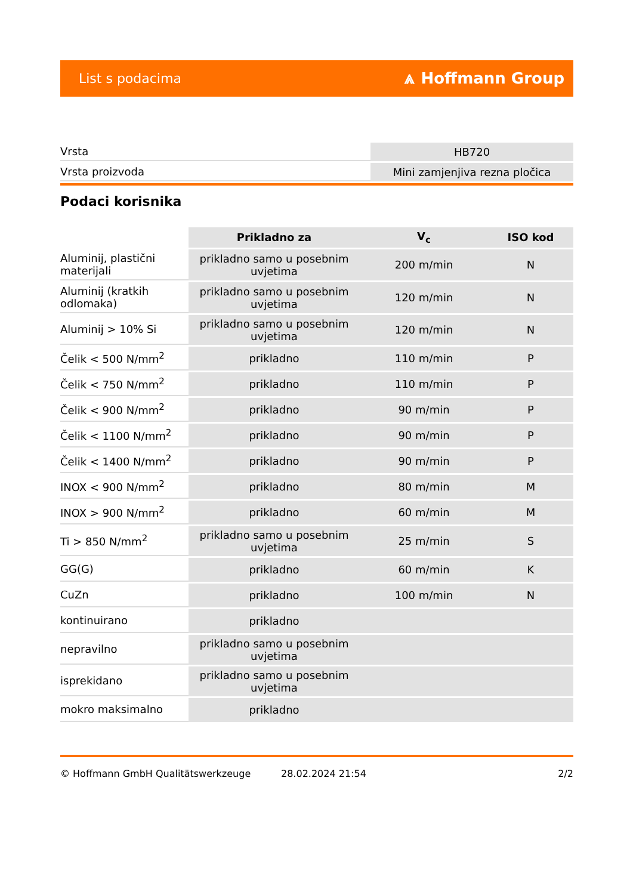List s podacima ⩓ Hoffmann Group
| Vrsta | HB720 |
| Vrsta proizvoda | Mini zamjenjiva rezna pločica |
Podaci korisnika
| | Prikladno za | V<sub>c</sub> | ISO kod |
| --- | --- | --- | --- |
| Aluminij, plastični materijali | prikladno samo u posebnim uvjetima | 200 m/min | N |
| Aluminij (kratkih odlomaka) | prikladno samo u posebnim uvjetima | 120 m/min | N |
| Aluminij > 10% Si | prikladno samo u posebnim uvjetima | 120 m/min | N |
| Čelik < 500 N/mm<sup>2</sup> | prikladno | 110 m/min | P |
| Čelik < 750 N/mm<sup>2</sup> | prikladno | 110 m/min | P |
| Čelik < 900 N/mm<sup>2</sup> | prikladno | 90 m/min | P |
| Čelik < 1100 N/mm<sup>2</sup> | prikladno | 90 m/min | P |
| Čelik < 1400 N/mm<sup>2</sup> | prikladno | 90 m/min | P |
| INOX < 900 N/mm<sup>2</sup> | prikladno | 80 m/min | M |
| INOX > 900 N/mm<sup>2</sup> | prikladno | 60 m/min | M |
| Ti > 850 N/mm<sup>2</sup> | prikladno samo u posebnim uvjetima | 25 m/min | S |
| GG(G) | prikladno | 60 m/min | K |
| CuZn | prikladno | 100 m/min | N |
| kontinuirano | prikladno | | |
| nepravilno | prikladno samo u posebnim uvjetima | | |
| isprekidano | prikladno samo u posebnim uvjetima | | |
| mokro maksimalno | prikladno | | |
© Hoffmann GmbH Qualitätswerkzeuge 28.02.2024 21:54 2/2